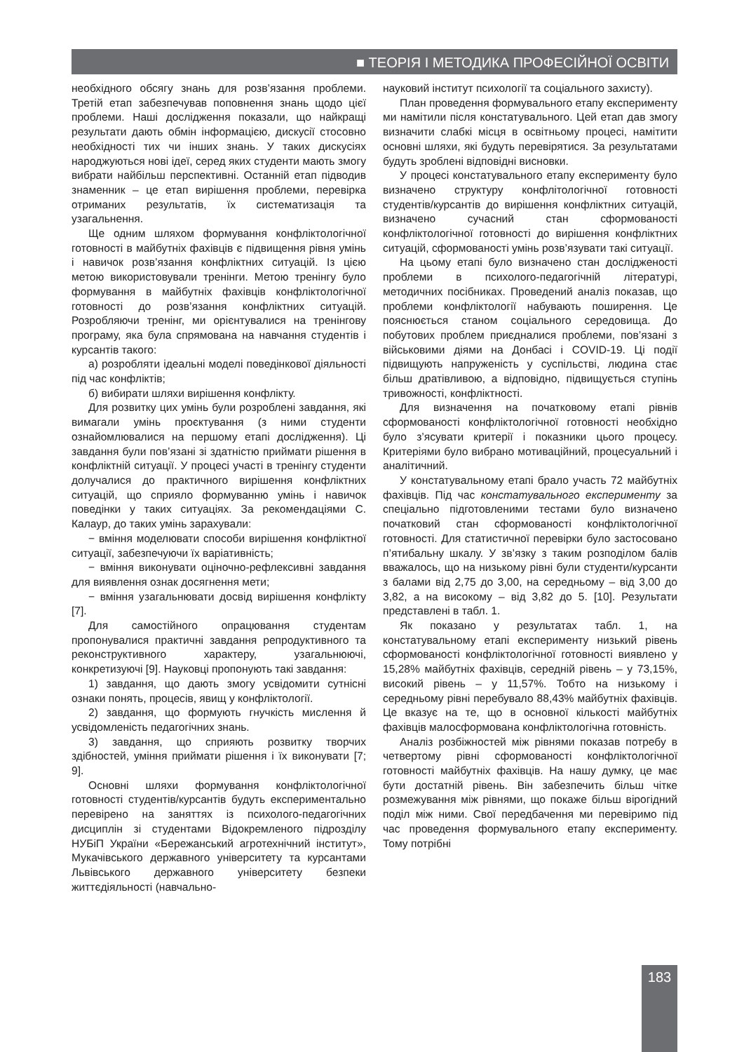■ ТЕОРІЯ І МЕТОДИКА ПРОФЕСІЙНОЇ ОСВІТИ
необхідного обсягу знань для розв’язання проблеми. Третій етап забезпечував поповнення знань щодо цієї проблеми. Наші дослідження показали, що найкращі результати дають обмін інформацією, дискусії стосовно необхідності тих чи інших знань. У таких дискусіях народжуються нові ідеї, серед яких студенти мають змогу вибрати найбільш перспективні. Останній етап підводив знаменник – це етап вирішення проблеми, перевірка отриманих результатів, їх систематизація та узагальнення.
Ще одним шляхом формування конфліктологічної готовності в майбутніх фахівців є підвищення рівня умінь і навичок розв’язання конфліктних ситуацій. Із цією метою використовували тренінги. Метою тренінгу було формування в майбутніх фахівців конфліктологічної готовності до розв’язання конфліктних ситуацій. Розробляючи тренінг, ми орієнтувалися на тренінгову програму, яка була спрямована на навчання студентів і курсантів такого:
а) розробляти ідеальні моделі поведінкової діяльності під час конфліктів;
б) вибирати шляхи вирішення конфлікту.
Для розвитку цих умінь були розроблені завдання, які вимагали умінь проєктування (з ними студенти ознайомлювалися на першому етапі дослідження). Ці завдання були пов’язані зі здатністю приймати рішення в конфліктній ситуації. У процесі участі в тренінгу студенти долучалися до практичного вирішення конфліктних ситуацій, що сприяло формуванню умінь і навичок поведінки у таких ситуаціях. За рекомендаціями С. Калаур, до таких умінь зарахували:
− вміння моделювати способи вирішення конфліктної ситуації, забезпечуючи їх варіативність;
− вміння виконувати оціночно-рефлексивні завдання для виявлення ознак досягнення мети;
− вміння узагальнювати досвід вирішення конфлікту [7].
Для самостійного опрацювання студентам пропонувалися практичні завдання репродуктивного та реконструктивного характеру, узагальнюючі, конкретизуючі [9]. Науковці пропонують такі завдання:
1) завдання, що дають змогу усвідомити сутнісні ознаки понять, процесів, явищ у конфліктології.
2) завдання, що формують гнучкість мислення й усвідомленість педагогічних знань.
3) завдання, що сприяють розвитку творчих здібностей, уміння приймати рішення і їх виконувати [7; 9].
Основні шляхи формування конфліктологічної готовності студентів/курсантів будуть експериментально перевірено на заняттях із психолого-педагогічних дисциплін зі студентами Відокремленого підрозділу НУБіП України «Бережанський агротехнічний інститут», Мукачівського державного університету та курсантами Львівського державного університету безпеки життєдіяльності (навчально-
науковий інститут психології та соціального захисту).
План проведення формувального етапу експерименту ми намітили після констатувального. Цей етап дав змогу визначити слабкі місця в освітньому процесі, намітити основні шляхи, які будуть перевірятися. За результатами будуть зроблені відповідні висновки.
У процесі констатувального етапу експерименту було визначено структуру конфлітологічної готовності студентів/курсантів до вирішення конфліктних ситуацій, визначено сучасний стан сформованості конфліктологічної готовності до вирішення конфліктних ситуацій, сформованості умінь розв’язувати такі ситуації.
На цьому етапі було визначено стан дослідженості проблеми в психолого-педагогічній літературі, методичних посібниках. Проведений аналіз показав, що проблеми конфліктології набувають поширення. Це пояснюється станом соціального середовища. До побутових проблем приєдналися проблеми, пов’язані з військовими діями на Донбасі і COVID-19. Ці події підвищують напруженість у суспільстві, людина стає більш дратівливою, а відповідно, підвищується ступінь тривожності, конфліктності.
Для визначення на початковому етапі рівнів сформованості конфліктологічної готовності необхідно було з’ясувати критерії і показники цього процесу. Критеріями було вибрано мотиваційний, процесуальний і аналітичний.
У констатувальному етапі брало участь 72 майбутніх фахівців. Під час констатувального експерименту за спеціально підготовленими тестами було визначено початковий стан сформованості конфліктологічної готовності. Для статистичної перевірки було застосовано п’ятибальну шкалу. У зв’язку з таким розподілом балів вважалось, що на низькому рівні були студенти/курсанти з балами від 2,75 до 3,00, на середньому – від 3,00 до 3,82, а на високому – від 3,82 до 5. [10]. Результати представлені в табл. 1.
Як показано у результатах табл. 1, на констатувальному етапі експерименту низький рівень сформованості конфліктологічної готовності виявлено у 15,28% майбутніх фахівців, середній рівень – у 73,15%, високий рівень – у 11,57%. Тобто на низькому і середньому рівні перебувало 88,43% майбутніх фахівців. Це вказує на те, що в основної кількості майбутніх фахівців малосформована конфліктологічна готовність.
Аналіз розбіжностей між рівнями показав потребу в четвертому рівні сформованості конфліктологічної готовності майбутніх фахівців. На нашу думку, це має бути достатній рівень. Він забезпечить більш чітке розмежування між рівнями, що покаже більш вірогідний поділ між ними. Свої передбачення ми перевіримо під час проведення формувального етапу експерименту. Тому потрібні
183